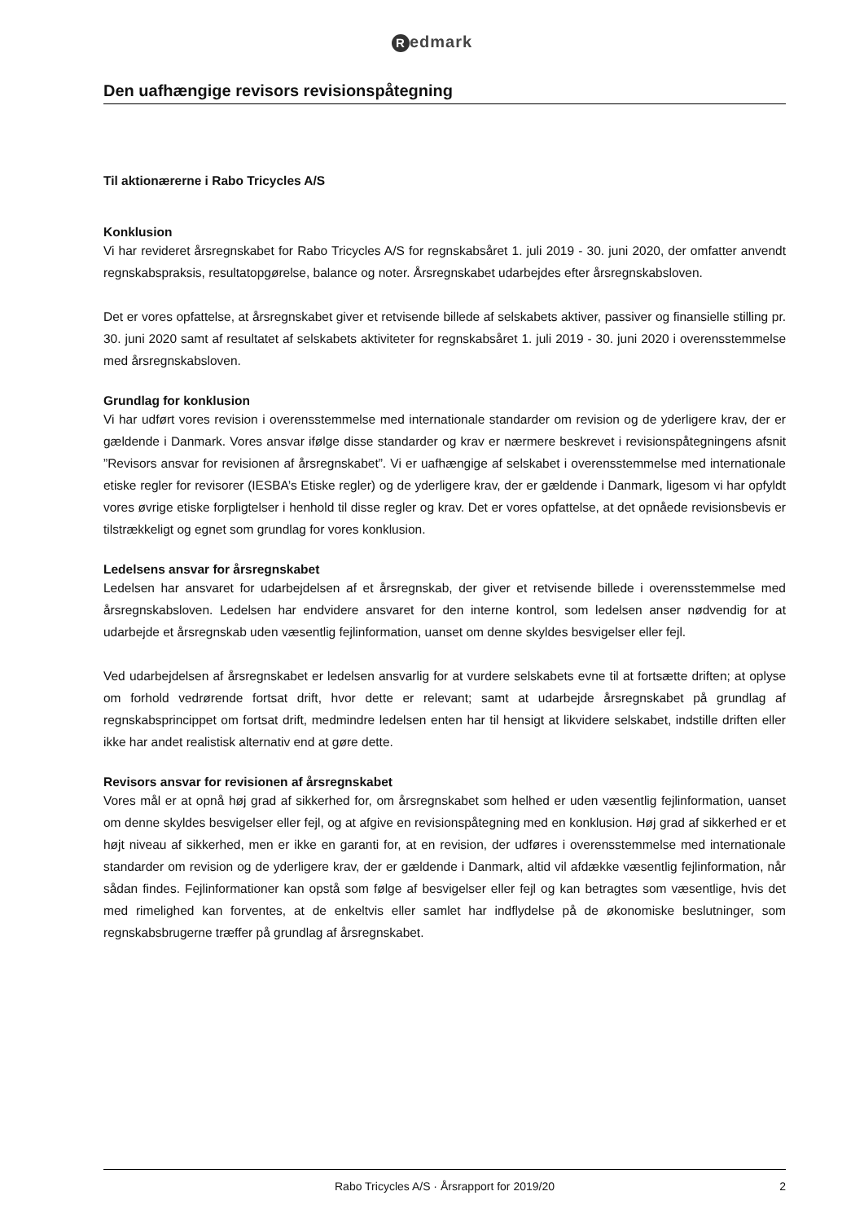Redmark
Den uafhængige revisors revisionspåtegning
Til aktionærerne i Rabo Tricycles A/S
Konklusion
Vi har revideret årsregnskabet for Rabo Tricycles A/S for regnskabsåret 1. juli 2019 - 30. juni 2020, der omfatter anvendt regnskabspraksis, resultatopgørelse, balance og noter. Årsregnskabet udarbejdes efter årsregnskabsloven.
Det er vores opfattelse, at årsregnskabet giver et retvisende billede af selskabets aktiver, passiver og finansielle stilling pr. 30. juni 2020 samt af resultatet af selskabets aktiviteter for regnskabsåret 1. juli 2019 - 30. juni 2020 i overensstemmelse med årsregnskabsloven.
Grundlag for konklusion
Vi har udført vores revision i overensstemmelse med internationale standarder om revision og de yderligere krav, der er gældende i Danmark. Vores ansvar ifølge disse standarder og krav er nærmere beskrevet i revisionspåtegningens afsnit ”Revisors ansvar for revisionen af årsregnskabet”. Vi er uafhængige af selskabet i overensstemmelse med internationale etiske regler for revisorer (IESBA’s Etiske regler) og de yderligere krav, der er gældende i Danmark, ligesom vi har opfyldt vores øvrige etiske forpligtelser i henhold til disse regler og krav. Det er vores opfattelse, at det opnåede revisionsbevis er tilstrækkeligt og egnet som grundlag for vores konklusion.
Ledelsens ansvar for årsregnskabet
Ledelsen har ansvaret for udarbejdelsen af et årsregnskab, der giver et retvisende billede i overensstemmelse med årsregnskabsloven. Ledelsen har endvidere ansvaret for den interne kontrol, som ledelsen anser nødvendig for at udarbejde et årsregnskab uden væsentlig fejlinformation, uanset om denne skyldes besvigelser eller fejl.
Ved udarbejdelsen af årsregnskabet er ledelsen ansvarlig for at vurdere selskabets evne til at fortsætte driften; at oplyse om forhold vedrørende fortsat drift, hvor dette er relevant; samt at udarbejde årsregnskabet på grundlag af regnskabsprincippet om fortsat drift, medmindre ledelsen enten har til hensigt at likvidere selskabet, indstille driften eller ikke har andet realistisk alternativ end at gøre dette.
Revisors ansvar for revisionen af årsregnskabet
Vores mål er at opnå høj grad af sikkerhed for, om årsregnskabet som helhed er uden væsentlig fejlinformation, uanset om denne skyldes besvigelser eller fejl, og at afgive en revisionspåtegning med en konklusion. Høj grad af sikkerhed er et højt niveau af sikkerhed, men er ikke en garanti for, at en revision, der udføres i overensstemmelse med internationale standarder om revision og de yderligere krav, der er gældende i Danmark, altid vil afdække væsentlig fejlinformation, når sådan findes. Fejlinformationer kan opstå som følge af besvigelser eller fejl og kan betragtes som væsentlige, hvis det med rimelighed kan forventes, at de enkeltvis eller samlet har indflydelse på de økonomiske beslutninger, som regnskabsbrugerne træffer på grundlag af årsregnskabet.
Rabo Tricycles A/S · Årsrapport for 2019/20 2